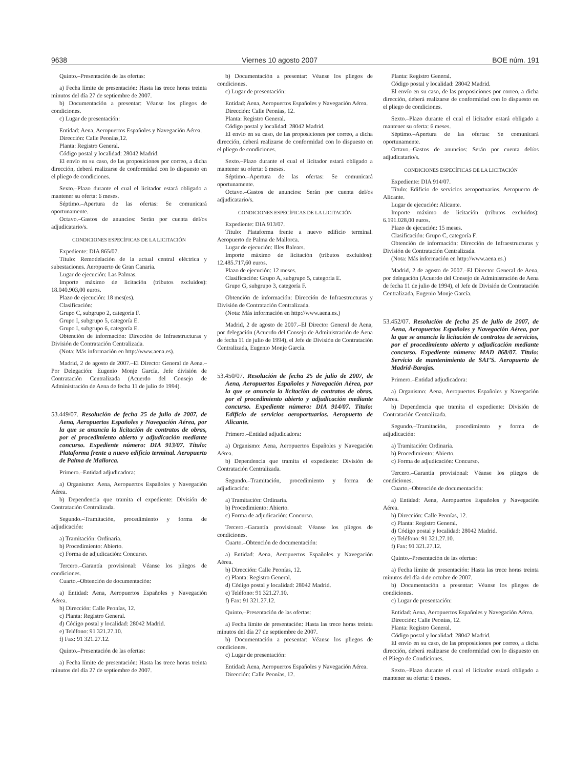9638 Viernes 10 agosto 2007 BOE núm. 191
Quinto.–Presentación de las ofertas:
a) Fecha límite de presentación: Hasta las trece horas treinta minutos del día 27 de septiembre de 2007.
b) Documentación a presentar: Véanse los pliegos de condiciones.
c) Lugar de presentación:
Entidad: Aena, Aeropuertos Españoles y Navegación Aérea.
Dirección: Calle Peonías,12.
Planta: Registro General.
Código postal y localidad: 28042 Madrid.
El envío en su caso, de las proposiciones por correo, a dicha dirección, deberá realizarse de conformidad con lo dispuesto en el pliego de condiciones.
Sexto.–Plazo durante el cual el licitador estará obligado a mantener su oferta: 6 meses.
Séptimo.–Apertura de las ofertas: Se comunicará oportunamente.
Octavo.–Gastos de anuncios: Serán por cuenta del/os adjudicatario/s.
CONDICIONES ESPECÍFICAS DE LA LICITACIÓN
Expediente: DIA 865/07.
Título: Remodelación de la actual central eléctrica y subestaciones. Aeropuerto de Gran Canaria.
Lugar de ejecución: Las Palmas.
Importe máximo de licitación (tributos excluidos): 18.040.903,00 euros.
Plazo de ejecución: 18 mes(es).
Clasificación:
Grupo C, subgrupo 2, categoría F.
Grupo I, subgrupo 5, categoría E.
Grupo I, subgrupo 6, categoría E.
Obtención de información: Dirección de Infraestructuras y División de Contratación Centralizada.
(Nota: Más información en http://www.aena.es).
Madrid, 2 de agosto de 2007.–El Director General de Aena.–Por Delegación: Eugenio Monje García, Jefe división de Contratación Centralizada (Acuerdo del Consejo de Administración de Aena de fecha 11 de julio de 1994).
53.449/07. Resolución de fecha 25 de julio de 2007, de Aena, Aeropuertos Españoles y Navegación Aérea, por la que se anuncia la licitación de contratos de obras, por el procedimiento abierto y adjudicación mediante concurso. Expediente número: DIA 913/07. Título: Plataforma frente a nuevo edificio terminal. Aeropuerto de Palma de Mallorca.
Primero.–Entidad adjudicadora:
a) Organismo: Aena, Aeropuertos Españoles y Navegación Aérea.
b) Dependencia que tramita el expediente: División de Contratación Centralizada.
Segundo.–Tramitación, procedimiento y forma de adjudicación:
a) Tramitación: Ordinaria.
b) Procedimiento: Abierto.
c) Forma de adjudicación: Concurso.
Tercero.–Garantía provisional: Véanse los pliegos de condiciones.
Cuarto.–Obtención de documentación:
a) Entidad: Aena, Aeropuertos Españoles y Navegación Aérea.
b) Dirección: Calle Peonías, 12.
c) Planta: Registro General.
d) Código postal y localidad: 28042 Madrid.
e) Teléfono: 91 321.27.10.
f) Fax: 91 321.27.12.
Quinto.–Presentación de las ofertas:
a) Fecha límite de presentación: Hasta las trece horas treinta minutos del día 27 de septiembre de 2007.
b) Documentación a presentar: Véanse los pliegos de condiciones.
c) Lugar de presentación:
Entidad: Aena, Aeropuertos Españoles y Navegación Aérea.
Dirección: Calle Peonías, 12.
Planta: Registro General.
Código postal y localidad: 28042 Madrid.
El envío en su caso, de las proposiciones por correo, a dicha dirección, deberá realizarse de conformidad con lo dispuesto en el pliego de condiciones.
Sexto.–Plazo durante el cual el licitador estará obligado a mantener su oferta: 6 meses.
Séptimo.–Apertura de las ofertas: Se comunicará oportunamente.
Octavo.–Gastos de anuncios: Serán por cuenta del/os adjudicatario/s.
CONDICIONES ESPECÍFICAS DE LA LICITACIÓN
Expediente: DIA 913/07.
Título: Plataforma frente a nuevo edificio terminal. Aeropuerto de Palma de Mallorca.
Lugar de ejecución: Illes Balears.
Importe máximo de licitación (tributos excluidos): 12.485.717,60 euros.
Plazo de ejecución: 12 meses.
Clasificación: Grupo A, subgrupo 5, categoría E.
Grupo G, subgrupo 3, categoría F.
Obtención de información: Dirección de Infraestructuras y División de Contratación Centralizada.
(Nota: Más información en http://www.aena.es.)
Madrid, 2 de agosto de 2007.–El Director General de Aena, por delegación (Acuerdo del Consejo de Administración de Aena de fecha 11 de julio de 1994), el Jefe de División de Contratación Centralizada, Eugenio Monje García.
53.450/07. Resolución de fecha 25 de julio de 2007, de Aena, Aeropuertos Españoles y Navegación Aérea, por la que se anuncia la licitación de contratos de obras, por el procedimiento abierto y adjudicación mediante concurso. Expediente número: DIA 914/07. Título: Edificio de servicios aeroportuarios. Aeropuerto de Alicante.
Primero.–Entidad adjudicadora:
a) Organismo: Aena, Aeropuertos Españoles y Navegación Aérea.
b) Dependencia que tramita el expediente: División de Contratación Centralizada.
Segundo.–Tramitación, procedimiento y forma de adjudicación:
a) Tramitación: Ordinaria.
b) Procedimiento: Abierto.
c) Forma de adjudicación: Concurso.
Tercero.–Garantía provisional: Véanse los pliegos de condiciones.
Cuarto.–Obtención de documentación:
a) Entidad: Aena, Aeropuertos Españoles y Navegación Aérea.
b) Dirección: Calle Peonías, 12.
c) Planta: Registro General.
d) Código postal y localidad: 28042 Madrid.
e) Teléfono: 91 321.27.10.
f) Fax: 91 321.27.12.
Quinto.–Presentación de las ofertas:
a) Fecha límite de presentación: Hasta las trece horas treinta minutos del día 27 de septiembre de 2007.
b) Documentación a presentar: Véanse los pliegos de condiciones.
c) Lugar de presentación:
Entidad: Aena, Aeropuertos Españoles y Navegación Aérea.
Dirección: Calle Peonías, 12.
Planta: Registro General.
Código postal y localidad: 28042 Madrid.
El envío en su caso, de las proposiciones por correo, a dicha dirección, deberá realizarse de conformidad con lo dispuesto en el pliego de condiciones.
Sexto.–Plazo durante el cual el licitador estará obligado a mantener su oferta: 6 meses.
Séptimo.–Apertura de las ofertas: Se comunicará oportunamente.
Octavo.–Gastos de anuncios: Serán por cuenta del/os adjudicatario/s.
CONDICIONES ESPECÍFICAS DE LA LICITACIÓN
Expediente: DIA 914/07.
Título: Edificio de servicios aeroportuarios. Aeropuerto de Alicante.
Lugar de ejecución: Alicante.
Importe máximo de licitación (tributos excluidos): 6.191.028,00 euros.
Plazo de ejecución: 15 meses.
Clasificación: Grupo C, categoría F.
Obtención de información: Dirección de Infraestructuras y División de Contratación Centralizada.
(Nota: Más información en http://www.aena.es.)
Madrid, 2 de agosto de 2007.–El Director General de Aena, por delegación (Acuerdo del Consejo de Administración de Aena de fecha 11 de julio de 1994), el Jefe de División de Contratación Centralizada, Eugenio Monje García.
53.452/07. Resolución de fecha 25 de julio de 2007, de Aena, Aeropuertos Españoles y Navegación Aérea, por la que se anuncia la licitación de contratos de servicios, por el procedimiento abierto y adjudicación mediante concurso. Expediente número: MAD 868/07. Título: Servicio de mantenimiento de SAI’S. Aeropuerto de Madrid-Barajas.
Primero.–Entidad adjudicadora:
a) Organismo: Aena, Aeropuertos Españoles y Navegación Aérea.
b) Dependencia que tramita el expediente: División de Contratación Centralizada.
Segundo.–Tramitación, procedimiento y forma de adjudicación:
a) Tramitación: Ordinaria.
b) Procedimiento: Abierto.
c) Forma de adjudicación: Concurso.
Tercero.–Garantía provisional: Véanse los pliegos de condiciones.
Cuarto.–Obtención de documentación:
a) Entidad: Aena, Aeropuertos Españoles y Navegación Aérea.
b) Dirección: Calle Peonías, 12.
c) Planta: Registro General.
d) Código postal y localidad: 28042 Madrid.
e) Teléfono: 91 321.27.10.
f) Fax: 91 321.27.12.
Quinto.–Presentación de las ofertas:
a) Fecha límite de presentación: Hasta las trece horas treinta minutos del día 4 de octubre de 2007.
b) Documentación a presentar: Véanse los pliegos de condiciones.
c) Lugar de presentación:
Entidad: Aena, Aeropuertos Españoles y Navegación Aérea.
Dirección: Calle Peonías, 12.
Planta: Registro General.
Código postal y localidad: 28042 Madrid.
El envío en su caso, de las proposiciones por correo, a dicha dirección, deberá realizarse de conformidad con lo dispuesto en el Pliego de Condiciones.
Sexto.–Plazo durante el cual el licitador estará obligado a mantener su oferta: 6 meses.